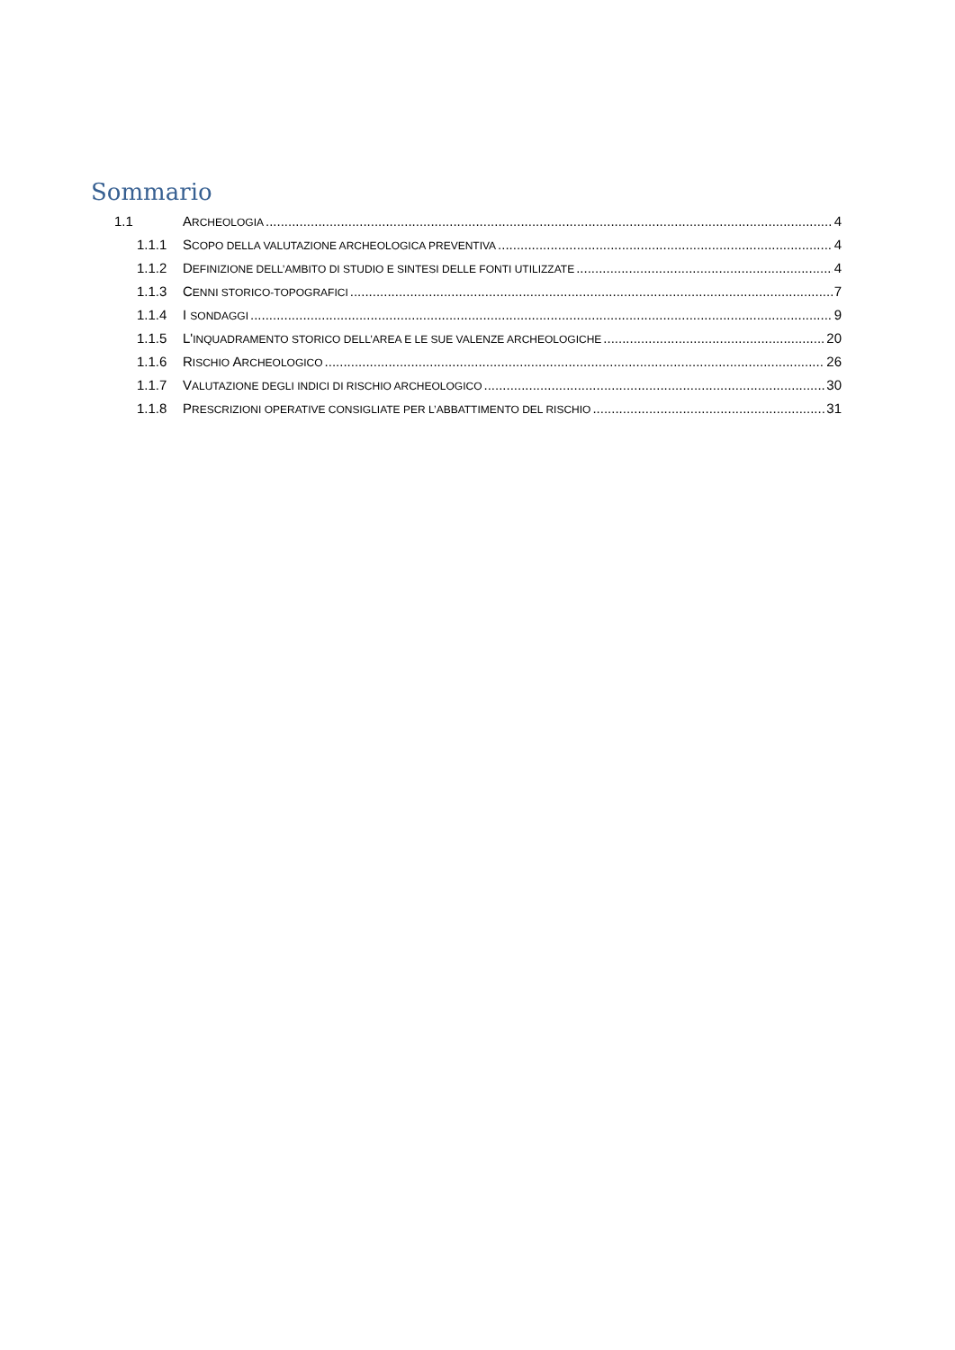Sommario
1.1 ARCHEOLOGIA 4
1.1.1 SCOPO DELLA VALUTAZIONE ARCHEOLOGICA PREVENTIVA 4
1.1.2 DEFINIZIONE DELL’AMBITO DI STUDIO E SINTESI DELLE FONTI UTILIZZATE 4
1.1.3 CENNI STORICO-TOPOGRAFICI 7
1.1.4 I SONDAGGI 9
1.1.5 L'INQUADRAMENTO STORICO DELL’AREA E LE SUE VALENZE ARCHEOLOGICHE 20
1.1.6 RISCHIO ARCHEOLOGICO 26
1.1.7 VALUTAZIONE DEGLI INDICI DI RISCHIO ARCHEOLOGICO 30
1.1.8 PRESCRIZIONI OPERATIVE CONSIGLIATE PER L’ABBATTIMENTO DEL RISCHIO 31